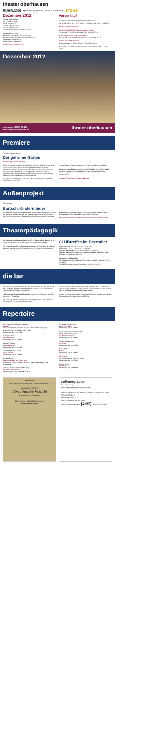theater oberhausen
RUHR.2010 sponsored by BENNING, GLUTH & PARTNER STOAG
Dezember 2012
Theater Oberhausen
Will-Quadflieg-Platz 1
46045 Oberhausen
Telefon: 0208/85 78 - 184
Telefax: 0208/800 703
besucherbuero@theater-oberhausen.de
Intendant Peter Carp
Redaktion Inge Mathes und Dramaturgie
Design Benning, Gluth & Partner, Oberhausen
Fotografie Klaus Fröhlich
Druck Walter Perspektiven
www.theater-oberhausen.de
Vorverkauf
Kassenzeiten
Telefonische Bestellung möglich unter 0208/8578-184
Mo. 12.00 - 18.30 Uhr / Di.- Fr. 10.00 - 18.30 Uhr / Sa. 10.00 - 13.00 Uhr
Weitere Vorverkaufsstellen
RUHR.VISITORCENTER Oberhausen im CentrO
Promenade 77 / 46047 Oberhausen / Tel. 0208/82457-0
RUHR.Oberhausen am Hauptbahnhof
Willy-Brandt-Platz 2 / 46045 Oberhausen / Tel. 0208/82457-0
Tourist-Info im Medienhaus
Synagogenplatz 3 / 45468 Mülheim / Tel. 0208/960 960
Bei allen CTS eventim Vorverkaufsstellen sowie NRZ und WAZ Ticket-Shops.
Dezember 2012
Infos unter 0208/85 78-184
www.theater-oberhausen.de theater oberhausen
Premiere
Frances Hodgson Burnett
Der geheime Garten
Bearbeitung Thomas Birkmeir
Jedes Jahr an Weihnachten verkrümeln sich große und kleine Kinder aufs Fernsehsofa, um die Romanverfilmung Der kleine Lord, einer der beliebtesten Weihnachtsfilme in Deutschland, zu sehen. Auch die Werke Sara, die kleine Prinzessin und Der geheime Garten der englisch-amerikanischen Autorin Frances Hodgson Burnett gehören heute zu den Klassikern der angelsächsischen Jugendliteratur.
Darin geht es um Mary, die als reiches, aber von ihren Eltern ungeliebtes Kind in Indien aufwächst.
nichts anfangen. Den Garten seiner Lily hält er geheim und verwildert.
Regie Lily Sykes Bühne Christina Mrosek Kostüme Ines Koehler Musik Kornelius Heidebrecht Dramaturgie Hannah Schwegler Mit Angela Falkenhan, Elisabeth Kopp, Manja Kuhl / Martin Hohner, Hartmut Stanke, Eike Weinreich
Premiere 2. Dezember 2012 im Malersaal
Außenprojekt
Oliver Reese
Bartsch, Kindermörder
Wie kaum ein zweiter Serientäter erregte Jürgen Bartsch in den 60er Jahren das deutsche Medieninteresse. Der Metzgergeselle aus dem Ruhrgebiet hatte vier Jungen entführt, missbraucht und auf grausame Weise ermordet.
Regie Martin Kindervater Bühne Anne Manß Kostüm Elisabeth Gers Dramaturgie Tilman Raabke Mit Martin Müller-Reisinger
Premiere 16. Dezember 2012 im Bunker Ebertstraße / Sedanstraße
Theaterpädagogik
Die Kulturrucksackveranstaltung am 23.12. Der geheime Garten, ist ein Angebot im Rahmen des Landesprojekts Kulturrucksack NRW.
Zur Lehrerkostprobe von Der geheime Garten für Zuschauer ab 8 Jahren laden wir Sie herzlich am 22. November um 18.00 Uhr ein. Anmeldungen unter weingarte@theater-oberhausen.de.
CLUBtreffen im Dezember
Jugendclub 04., 11., 18.12, 16.00 – 18.00 Uhr
Extraclub 03., 10., 17.12, 16.30 – 18.30 Uhr
Club der Optimisten 03., 10., 17.12, 19.00 – 21.00 Uhr
Falstaffs Nachtclub im Dezember: Gespensterjäger auf eisiger Spur, Sonntag, 16. Dezember 15.00 Uhr
Workshops im Dezember
Für Träumer und Bretterstürmer Donnerstag, den 20. Dezember, 16.00 - 17.30 Uhr
Für Alle Donnerstag, den 20. Dezember, 18.00 – 19.30 Uhr
die bar
Am Donnerstag, dem 6. Dezember wird Peter Handke 70 Jahre alt! In der film.b.a.r Peter Handke zum Geburtstag! zeigen wir seine legendären Anfänge 1966 im Theater Oberhausen.
2 Weihnachtsmänner und 1 Bratapfel zeigen wir am Mittwoch, dem 12. Dezember. Frohes Fest!
Am Samstag, dem 15. Dezember liest Henry Meyer aus Keith Richards' Autobiografie Life im Falstaff Wohnzimmer.
Zwischen Weihnachten und Neujahr, am Nachmittag des 27. Dezembers, laden wir große und kleine Kinder auf eine ganz besondere Veranstaltung in die b.a.r: Freunde machen ratzfatz gute Laune.
Und am 31. Dezember liest der Schauspieler Hartmut Stanke traditionell zum Jahresausklang im Malersaal um 19.00 Uhr.
Repertoire
John Kander/Fred Ebb/Joe Masteroff
Cabaret
Deutschland 1929: Am letzten Tag des Jahres kommt ein junger amerikanischer Schriftsteller nach Berlin.
Vorstellung am 21.12.2012
Alan Ayckbourn
Doppelzimmer
Vorstellung am 15.12.2012
George F. Walker
Dumm gelaufen
Vorstellung am 07.12.2012
Gotthold Ephraim Lessing
Emilia Galotti
Vorstellung am 07.12.2012
Cornelia Funke
Gespensterjäger auf eisiger Spur
Vorstellung vom 01.-06.12. / 09.-13.12. / 16.-19.12. / 23.12. und 26.12.2012
Otfried Preußler / Wolfgang Adenberg
Der kleine Wassermann
Vorstellungen am 04., 05., 18.12.2012
The Velvet Underground
Never Too Loud
Vorstellung am 22.12.2012
Deutschsprachige Erstaufführung
Roddy Doyle nach Gogol
Der Sparkommissar
Vorstellung am 20.12.2012
William Shakespeare
Der Sturm
Vorstellung am 14.12.2012
Dennis Kelly
Waisen
Vorstellung am 28.12.2012
Wild Years
von Jürgen Sarkiss nach Tom Waits
Vorstellung am 29.12.2012
Elfriede Jelinek
Winterreise
Vorstellung am 8.12.2012
ebertbad
DER KLEINKUNSTTEMPEL IM RUHRGEBIET
Weihnachten 2012
Verschenkte Freude
Karten für das Ebertbad
Ebertplatz 4 · 46045 Oberhausen
www.ebertbad.de
vollmergruppe
dienstleistung
security parking cleaning services
WIR SCHÜTZEN AUCH IN AUSSERGEWÖHNLICHEN SITUATIONEN.
Neukarstraße 22-24
45478 Mülheim an der Ruhr
www.vollmergruppe.de [24/7] Immer für Sie da.